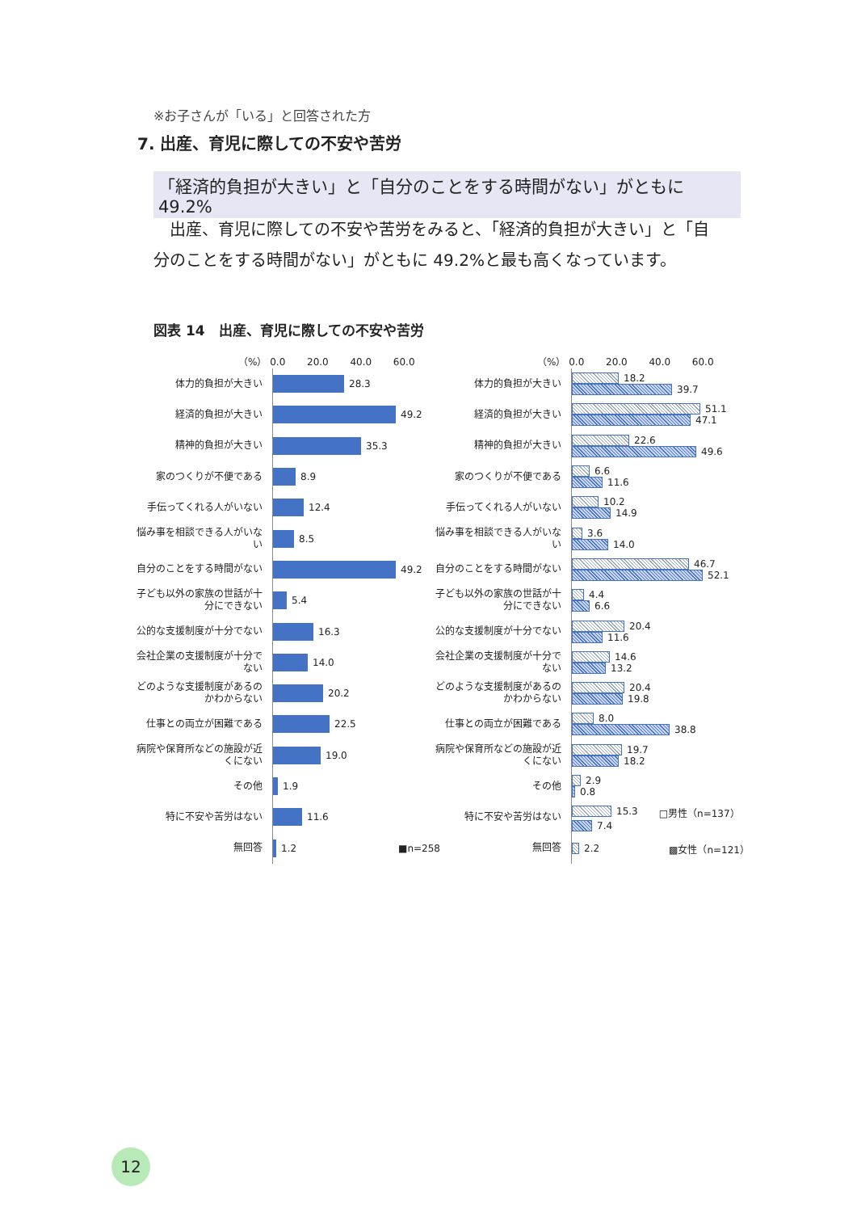※お子さんが「いる」と回答された方
7. 出産、育児に際しての不安や苦労
「経済的負担が大きい」と「自分のことをする時間がない」がともに 49.2%
出産、育児に際しての不安や苦労をみると、「経済的負担が大きい」と「自分のことをする時間がない」がともに 49.2%と最も高くなっています。
図表 14　出産、育児に際しての不安や苦労
（%） 0.0 20.0 40.0 60.0
体力的負担が大きい
28.3
経済的負担が大きい
49.2
精神的負担が大きい
35.3
家のつくりが不便である
8.9
手伝ってくれる人がいない
12.4
悩み事を相談できる人がいない
8.5
自分のことをする時間がない
49.2
子ども以外の家族の世話が十分にできない
5.4
公的な支援制度が十分でない
16.3
会社企業の支援制度が十分でない
14.0
どのような支援制度があるのかわからない
20.2
仕事との両立が困難である
22.5
病院や保育所などの施設が近くにない
19.0
その他
1.9
特に不安や苦労はない
11.6
無回答
1.2 ■n=258
（%） 0.0 20.0 40.0 60.0
体力的負担が大きい
18.2
39.7
経済的負担が大きい
51.1
47.1
精神的負担が大きい
22.6
49.6
家のつくりが不便である
6.6
11.6
手伝ってくれる人がいない
10.2
14.9
悩み事を相談できる人がいない
3.6
14.0
自分のことをする時間がない
46.7
52.1
子ども以外の家族の世話が十分にできない
4.4
6.6
公的な支援制度が十分でない
20.4
11.6
会社企業の支援制度が十分でない
14.6
13.2
どのような支援制度があるのかわからない
20.4
19.8
仕事との両立が困難である
8.0
38.8
病院や保育所などの施設が近くにない
19.7
18.2
その他
2.9
0.8
特に不安や苦労はない
15.3 □男性（n=137）
7.4
無回答
2.2 ▩女性（n=121）
12